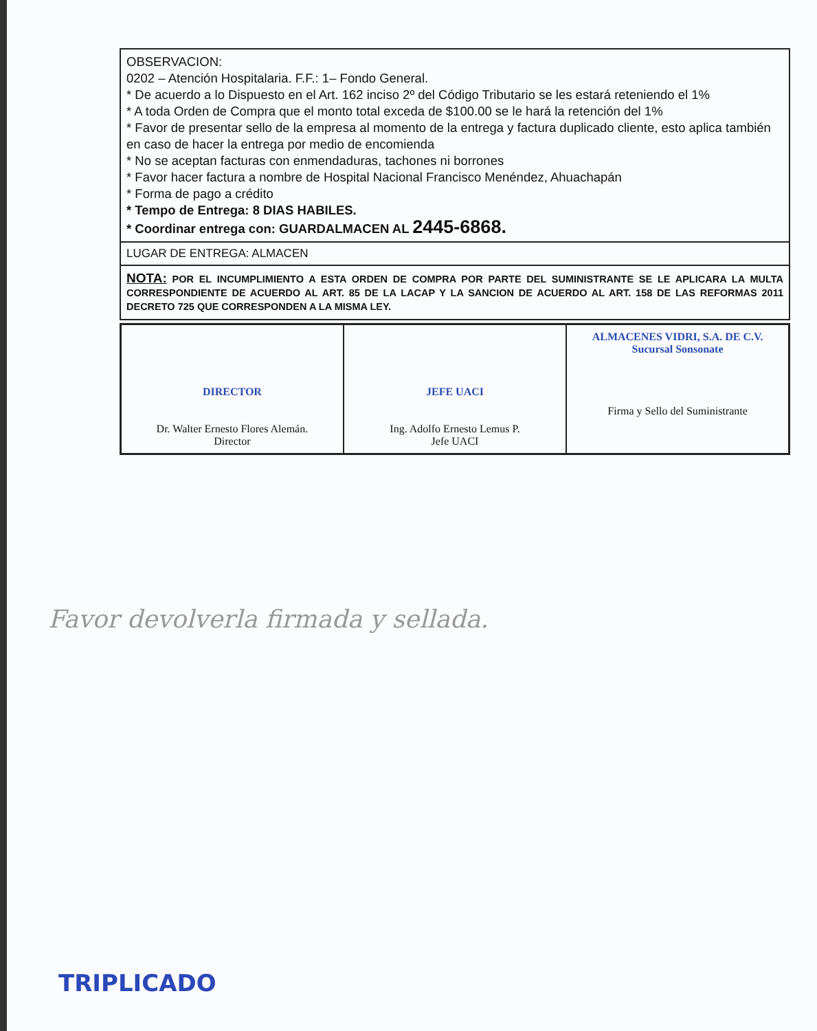OBSERVACION:
0202 – Atención Hospitalaria. F.F.: 1– Fondo General.
* De acuerdo a lo Dispuesto en el Art. 162 inciso 2º del Código Tributario se les estará reteniendo el 1%
* A toda Orden de Compra que el monto total exceda de $100.00 se le hará la retención del 1%
* Favor de presentar sello de la empresa al momento de la entrega y factura duplicado cliente, esto aplica también en caso de hacer la entrega por medio de encomienda
* No se aceptan facturas con enmendaduras, tachones ni borrones
* Favor hacer factura a nombre de Hospital Nacional Francisco Menéndez, Ahuachapán
* Forma de pago a crédito
* Tempo de Entrega: 8 DIAS HABILES.
* Coordinar entrega con: GUARDALMACEN AL 2445-6868.
LUGAR DE ENTREGA: ALMACEN
NOTA: POR EL INCUMPLIMIENTO A ESTA ORDEN DE COMPRA POR PARTE DEL SUMINISTRANTE SE LE APLICARA LA MULTA CORRESPONDIENTE DE ACUERDO AL ART. 85 DE LA LACAP Y LA SANCION DE ACUERDO AL ART. 158 DE LAS REFORMAS 2011 DECRETO 725 QUE CORRESPONDEN A LA MISMA LEY.
| DIRECTOR Dr. Walter Ernesto Flores Alemán. Director | JEFE UACI Ing. Adolfo Ernesto Lemus P. Jefe UACI | ALMACENES VIDRI, S.A. DE C.V. Sucursal Sonsonate Firma y Sello del Suministrante |
Favor devolverla firmada y sellada.
TRIPLICADO